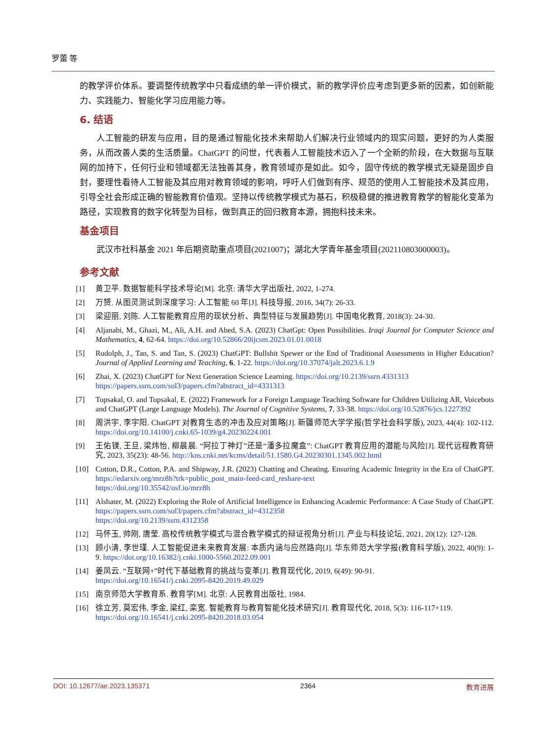罗蕾 等
的教学评价体系。要调整传统教学中只看成绩的单一评价模式，新的教学评价应考虑到更多新的因素，如创新能力、实践能力、智能化学习应用能力等。
6. 结语
人工智能的研发与应用，目的是通过智能化技术来帮助人们解决行业领域内的现实问题，更好的为人类服务，从而改善人类的生活质量。ChatGPT 的问世，代表着人工智能技术迈入了一个全新的阶段，在大数据与互联网的加持下，任何行业和领域都无法独善其身，教育领域亦是如此。如今，固守传统的教学模式无疑是固步自封，要理性看待人工智能及其应用对教育领域的影响，呼吁人们做到有序、规范的使用人工智能技术及其应用，引导全社会形成正确的智能教育价值观。坚持以传统教学模式为基石，积极稳健的推进教育教学的智能化变革为路径，实现教育的数字化转型为目标，做到真正的回归教育本源，拥抱科技未来。
基金项目
武汉市社科基金 2021 年后期资助重点项目(2021007)；湖北大学青年基金项目(202110803000003)。
参考文献
[1] 黄卫平. 数据智能科学技术导论[M]. 北京: 清华大学出版社, 2022, 1-274.
[2] 万赟. 从图灵测试到深度学习: 人工智能 60 年[J]. 科技导报, 2016, 34(7): 26-33.
[3] 梁迎丽, 刘陈. 人工智能教育应用的现状分析、典型特征与发展趋势[J]. 中国电化教育, 2018(3): 24-30.
[4] Aljanabi, M., Ghazi, M., Ali, A.H. and Abed, S.A. (2023) ChatGpt: Open Possibilities. Iraqi Journal for Computer Science and Mathematics, 4, 62-64. https://doi.org/10.52866/20ijcsm.2023.01.01.0018
[5] Rudolph, J., Tan, S. and Tan, S. (2023) ChatGPT: Bullshit Spewer or the End of Traditional Assessments in Higher Education? Journal of Applied Learning and Teaching, 6, 1-22. https://doi.org/10.37074/jalt.2023.6.1.9
[6] Zhai, X. (2023) ChatGPT for Next Generation Science Learning. https://doi.org/10.2139/ssrn.4331313
https://papers.ssrn.com/sol3/papers.cfm?abstract_id=4331313
[7] Topsakal, O. and Topsakal, E. (2022) Framework for a Foreign Language Teaching Software for Children Utilizing AR, Voicebots and ChatGPT (Large Language Models). The Journal of Cognitive Systems, 7, 33-38. https://doi.org/10.52876/jcs.1227392
[8] 周洪宇, 李宇阳. ChatGPT 对教育生态的冲击及应对策略[J]. 新疆师范大学学报(哲学社会科学版), 2023, 44(4): 102-112. https://doi.org/10.14100/j.cnki.65-1039/g4.20230224.001
[9] 王佑镁, 王旦, 梁炜怡, 柳晨晨. “阿拉丁神灯”还是“潘多拉魔盒”: ChatGPT 教育应用的潜能与风险[J]. 现代远程教育研究, 2023, 35(23): 48-56. http://kns.cnki.net/kcms/detail/51.1580.G4.20230301.1345.002.html
[10] Cotton, D.R., Cotton, P.A. and Shipway, J.R. (2023) Chatting and Cheating. Ensuring Academic Integrity in the Era of ChatGPT. https://edarxiv.org/mrz8h?trk=public_post_main-feed-card_reshare-text
https://doi.org/10.35542/osf.io/mrz8h
[11] Alshater, M. (2022) Exploring the Role of Artificial Intelligence in Enhancing Academic Performance: A Case Study of ChatGPT. https://papers.ssrn.com/sol3/papers.cfm?abstract_id=4312358
https://doi.org/10.2139/ssrn.4312358
[12] 马怀玉, 帅刚, 唐莹. 高校传统教学模式与混合教学模式的辩证视角分析[J]. 产业与科技论坛, 2021, 20(12): 127-128.
[13] 顾小清, 李世瑾. 人工智能促进未来教育发展: 本质内涵与应然路向[J]. 华东师范大学学报(教育科学版), 2022, 40(9): 1-9. https://doi.org/10.16382/j.cnki.1000-5560.2022.09.001
[14] 姜凤云. “互联网+”时代下基础教育的挑战与变革[J]. 教育现代化, 2019, 6(49): 90-91.
https://doi.org/10.16541/j.cnki.2095-8420.2019.49.029
[15] 南京师范大学教育系. 教育学[M]. 北京: 人民教育出版社, 1984.
[16] 徐立芳, 莫宏伟, 李金, 梁红, 栾宽. 智能教育与教育智能化技术研究[J]. 教育现代化, 2018, 5(3): 116-117+119.
https://doi.org/10.16541/j.cnki.2095-8420.2018.03.054
DOI: 10.12677/ae.2023.135371 2364 教育进展